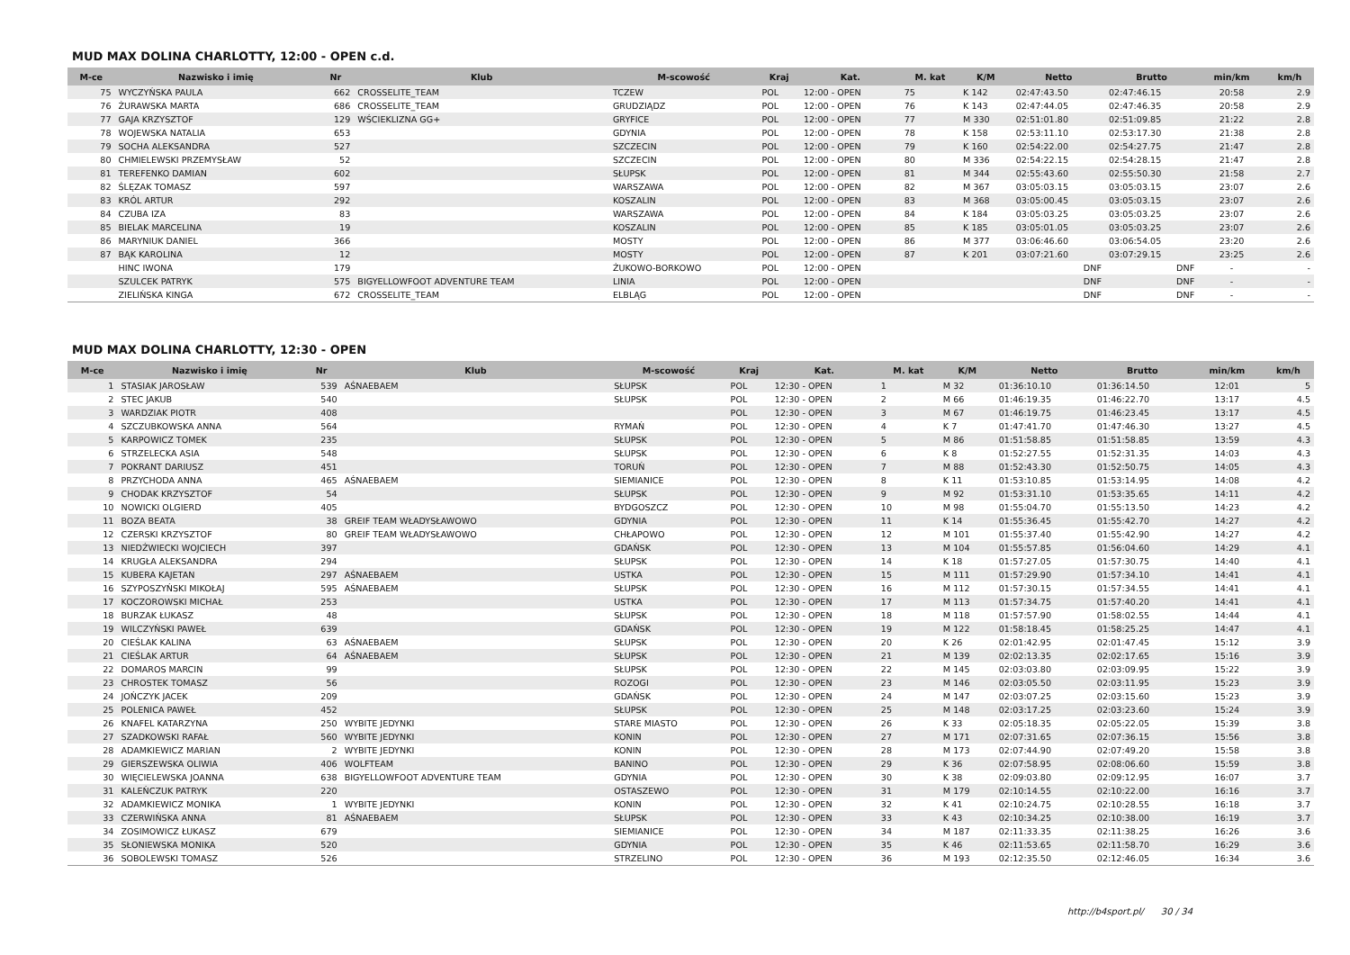MUD MAX DOLINA CHARLOTTY, 12:00 - OPEN c.d.
| M-ce | Nazwisko i imię | Nr | Klub | M-scowość | Kraj | Kat. | M. kat | K/M | Netto | Brutto | min/km | km/h |
| --- | --- | --- | --- | --- | --- | --- | --- | --- | --- | --- | --- | --- |
| 75 | WYCZYŃSKA PAULA | 662 | CROSSELITE_TEAM | TCZEW | POL | 12:00 - OPEN | 75 | K 142 | 02:47:43.50 | 02:47:46.15 | 20:58 | 2.9 |
| 76 | ŻURAWSKA MARTA | 686 | CROSSELITE_TEAM | GRUDZIĄDZ | POL | 12:00 - OPEN | 76 | K 143 | 02:47:44.05 | 02:47:46.35 | 20:58 | 2.9 |
| 77 | GAJA KRZYSZTOF | 129 | WŚCIEKLIZNA GG+ | GRYFICE | POL | 12:00 - OPEN | 77 | M 330 | 02:51:01.80 | 02:51:09.85 | 21:22 | 2.8 |
| 78 | WOJEWSKA NATALIA | 653 | | GDYNIA | POL | 12:00 - OPEN | 78 | K 158 | 02:53:11.10 | 02:53:17.30 | 21:38 | 2.8 |
| 79 | SOCHA ALEKSANDRA | 527 | | SZCZECIN | POL | 12:00 - OPEN | 79 | K 160 | 02:54:22.00 | 02:54:27.75 | 21:47 | 2.8 |
| 80 | CHMIELEWSKI PRZEMYSŁAW | 52 | | SZCZECIN | POL | 12:00 - OPEN | 80 | M 336 | 02:54:22.15 | 02:54:28.15 | 21:47 | 2.8 |
| 81 | TEREFENKO DAMIAN | 602 | | SŁUPSK | POL | 12:00 - OPEN | 81 | M 344 | 02:55:43.60 | 02:55:50.30 | 21:58 | 2.7 |
| 82 | ŚLĘZAK TOMASZ | 597 | | WARSZAWA | POL | 12:00 - OPEN | 82 | M 367 | 03:05:03.15 | 03:05:03.15 | 23:07 | 2.6 |
| 83 | KRÓL ARTUR | 292 | | KOSZALIN | POL | 12:00 - OPEN | 83 | M 368 | 03:05:00.45 | 03:05:03.15 | 23:07 | 2.6 |
| 84 | CZUBA IZA | 83 | | WARSZAWA | POL | 12:00 - OPEN | 84 | K 184 | 03:05:03.25 | 03:05:03.25 | 23:07 | 2.6 |
| 85 | BIELAK MARCELINA | 19 | | KOSZALIN | POL | 12:00 - OPEN | 85 | K 185 | 03:05:01.05 | 03:05:03.25 | 23:07 | 2.6 |
| 86 | MARYNIUK DANIEL | 366 | | MOSTY | POL | 12:00 - OPEN | 86 | M 377 | 03:06:46.60 | 03:06:54.05 | 23:20 | 2.6 |
| 87 | BĄK KAROLINA | 12 | | MOSTY | POL | 12:00 - OPEN | 87 | K 201 | 03:07:21.60 | 03:07:29.15 | 23:25 | 2.6 |
| | HINC IWONA | 179 | | ŻUKOWO-BORKOWO | POL | 12:00 - OPEN | | | DNF | DNF | - | - |
| | SZULCEK PATRYK | 575 | BIGYELLOWFOOT ADVENTURE TEAM | LINIA | POL | 12:00 - OPEN | | | DNF | DNF | - | - |
| | ZIELIŃSKA KINGA | 672 | CROSSELITE_TEAM | ELBLĄG | POL | 12:00 - OPEN | | | DNF | DNF | - | - |
MUD MAX DOLINA CHARLOTTY, 12:30 - OPEN
| M-ce | Nazwisko i imię | Nr | Klub | M-scowość | Kraj | Kat. | M. kat | K/M | Netto | Brutto | min/km | km/h |
| --- | --- | --- | --- | --- | --- | --- | --- | --- | --- | --- | --- | --- |
| 1 | STASIAK JAROSŁAW | 539 | AŚNAEBAEM | SŁUPSK | POL | 12:30 - OPEN | 1 | M 32 | 01:36:10.10 | 01:36:14.50 | 12:01 | 5 |
| 2 | STEC JAKUB | 540 | | SŁUPSK | POL | 12:30 - OPEN | 2 | M 66 | 01:46:19.35 | 01:46:22.70 | 13:17 | 4.5 |
| 3 | WARDZIAK PIOTR | 408 | | | POL | 12:30 - OPEN | 3 | M 67 | 01:46:19.75 | 01:46:23.45 | 13:17 | 4.5 |
| 4 | SZCZUBKOWSKA ANNA | 564 | | RYMAŃ | POL | 12:30 - OPEN | 4 | K 7 | 01:47:41.70 | 01:47:46.30 | 13:27 | 4.5 |
| 5 | KARPOWICZ TOMEK | 235 | | SŁUPSK | POL | 12:30 - OPEN | 5 | M 86 | 01:51:58.85 | 01:51:58.85 | 13:59 | 4.3 |
| 6 | STRZELECKA ASIA | 548 | | SŁUPSK | POL | 12:30 - OPEN | 6 | K 8 | 01:52:27.55 | 01:52:31.35 | 14:03 | 4.3 |
| 7 | POKRANT DARIUSZ | 451 | | TORUŃ | POL | 12:30 - OPEN | 7 | M 88 | 01:52:43.30 | 01:52:50.75 | 14:05 | 4.3 |
| 8 | PRZYCHODA ANNA | 465 | AŚNAEBAEM | SIEMIANICE | POL | 12:30 - OPEN | 8 | K 11 | 01:53:10.85 | 01:53:14.95 | 14:08 | 4.2 |
| 9 | CHODAK KRZYSZTOF | 54 | | SŁUPSK | POL | 12:30 - OPEN | 9 | M 92 | 01:53:31.10 | 01:53:35.65 | 14:11 | 4.2 |
| 10 | NOWICKI OLGIERD | 405 | | BYDGOSZCZ | POL | 12:30 - OPEN | 10 | M 98 | 01:55:04.70 | 01:55:13.50 | 14:23 | 4.2 |
| 11 | BOZA BEATA | 38 | GREIF TEAM WŁADYSŁAWOWO | GDYNIA | POL | 12:30 - OPEN | 11 | K 14 | 01:55:36.45 | 01:55:42.70 | 14:27 | 4.2 |
| 12 | CZERSKI KRZYSZTOF | 80 | GREIF TEAM WŁADYSŁAWOWO | CHŁAPOWO | POL | 12:30 - OPEN | 12 | M 101 | 01:55:37.40 | 01:55:42.90 | 14:27 | 4.2 |
| 13 | NIEDŹWIECKI WOJCIECH | 397 | | GDAŃSK | POL | 12:30 - OPEN | 13 | M 104 | 01:55:57.85 | 01:56:04.60 | 14:29 | 4.1 |
| 14 | KRUGŁA ALEKSANDRA | 294 | | SŁUPSK | POL | 12:30 - OPEN | 14 | K 18 | 01:57:27.05 | 01:57:30.75 | 14:40 | 4.1 |
| 15 | KUBERA KAJETAN | 297 | AŚNAEBAEM | USTKA | POL | 12:30 - OPEN | 15 | M 111 | 01:57:29.90 | 01:57:34.10 | 14:41 | 4.1 |
| 16 | SZYPOSZYŃSKI MIKOŁAJ | 595 | AŚNAEBAEM | SŁUPSK | POL | 12:30 - OPEN | 16 | M 112 | 01:57:30.15 | 01:57:34.55 | 14:41 | 4.1 |
| 17 | KOCZOROWSKI MICHAŁ | 253 | | USTKA | POL | 12:30 - OPEN | 17 | M 113 | 01:57:34.75 | 01:57:40.20 | 14:41 | 4.1 |
| 18 | BURZAK ŁUKASZ | 48 | | SŁUPSK | POL | 12:30 - OPEN | 18 | M 118 | 01:57:57.90 | 01:58:02.55 | 14:44 | 4.1 |
| 19 | WILCZYŃSKI PAWEŁ | 639 | | GDAŃSK | POL | 12:30 - OPEN | 19 | M 122 | 01:58:18.45 | 01:58:25.25 | 14:47 | 4.1 |
| 20 | CIEŚLAK KALINA | 63 | AŚNAEBAEM | SŁUPSK | POL | 12:30 - OPEN | 20 | K 26 | 02:01:42.95 | 02:01:47.45 | 15:12 | 3.9 |
| 21 | CIEŚLAK ARTUR | 64 | AŚNAEBAEM | SŁUPSK | POL | 12:30 - OPEN | 21 | M 139 | 02:02:13.35 | 02:02:17.65 | 15:16 | 3.9 |
| 22 | DOMAROS MARCIN | 99 | | SŁUPSK | POL | 12:30 - OPEN | 22 | M 145 | 02:03:03.80 | 02:03:09.95 | 15:22 | 3.9 |
| 23 | CHROSTEK TOMASZ | 56 | | ROZOGI | POL | 12:30 - OPEN | 23 | M 146 | 02:03:05.50 | 02:03:11.95 | 15:23 | 3.9 |
| 24 | JOŃCZYK JACEK | 209 | | GDAŃSK | POL | 12:30 - OPEN | 24 | M 147 | 02:03:07.25 | 02:03:15.60 | 15:23 | 3.9 |
| 25 | POLENICA PAWEŁ | 452 | | SŁUPSK | POL | 12:30 - OPEN | 25 | M 148 | 02:03:17.25 | 02:03:23.60 | 15:24 | 3.9 |
| 26 | KNAFEL KATARZYNA | 250 | WYBITE JEDYNKI | STARE MIASTO | POL | 12:30 - OPEN | 26 | K 33 | 02:05:18.35 | 02:05:22.05 | 15:39 | 3.8 |
| 27 | SZADKOWSKI RAFAŁ | 560 | WYBITE JEDYNKI | KONIN | POL | 12:30 - OPEN | 27 | M 171 | 02:07:31.65 | 02:07:36.15 | 15:56 | 3.8 |
| 28 | ADAMKIEWICZ MARIAN | 2 | WYBITE JEDYNKI | KONIN | POL | 12:30 - OPEN | 28 | M 173 | 02:07:44.90 | 02:07:49.20 | 15:58 | 3.8 |
| 29 | GIERSZEWSKA OLIWIA | 406 | WOLFTEAM | BANINO | POL | 12:30 - OPEN | 29 | K 36 | 02:07:58.95 | 02:08:06.60 | 15:59 | 3.8 |
| 30 | WIĘCIELEWSKA JOANNA | 638 | BIGYELLOWFOOT ADVENTURE TEAM | GDYNIA | POL | 12:30 - OPEN | 30 | K 38 | 02:09:03.80 | 02:09:12.95 | 16:07 | 3.7 |
| 31 | KALEŃCZUK PATRYK | 220 | | OSTASZEWO | POL | 12:30 - OPEN | 31 | M 179 | 02:10:14.55 | 02:10:22.00 | 16:16 | 3.7 |
| 32 | ADAMKIEWICZ MONIKA | 1 | WYBITE JEDYNKI | KONIN | POL | 12:30 - OPEN | 32 | K 41 | 02:10:24.75 | 02:10:28.55 | 16:18 | 3.7 |
| 33 | CZERWIŃSKA ANNA | 81 | AŚNAEBAEM | SŁUPSK | POL | 12:30 - OPEN | 33 | K 43 | 02:10:34.25 | 02:10:38.00 | 16:19 | 3.7 |
| 34 | ZOSIMOWICZ ŁUKASZ | 679 | | SIEMIANICE | POL | 12:30 - OPEN | 34 | M 187 | 02:11:33.35 | 02:11:38.25 | 16:26 | 3.6 |
| 35 | SŁONIEWSKA MONIKA | 520 | | GDYNIA | POL | 12:30 - OPEN | 35 | K 46 | 02:11:53.65 | 02:11:58.70 | 16:29 | 3.6 |
| 36 | SOBOLEWSKI TOMASZ | 526 | | STRZELINO | POL | 12:30 - OPEN | 36 | M 193 | 02:12:35.50 | 02:12:46.05 | 16:34 | 3.6 |
http://b4sport.pl/ 30 / 34